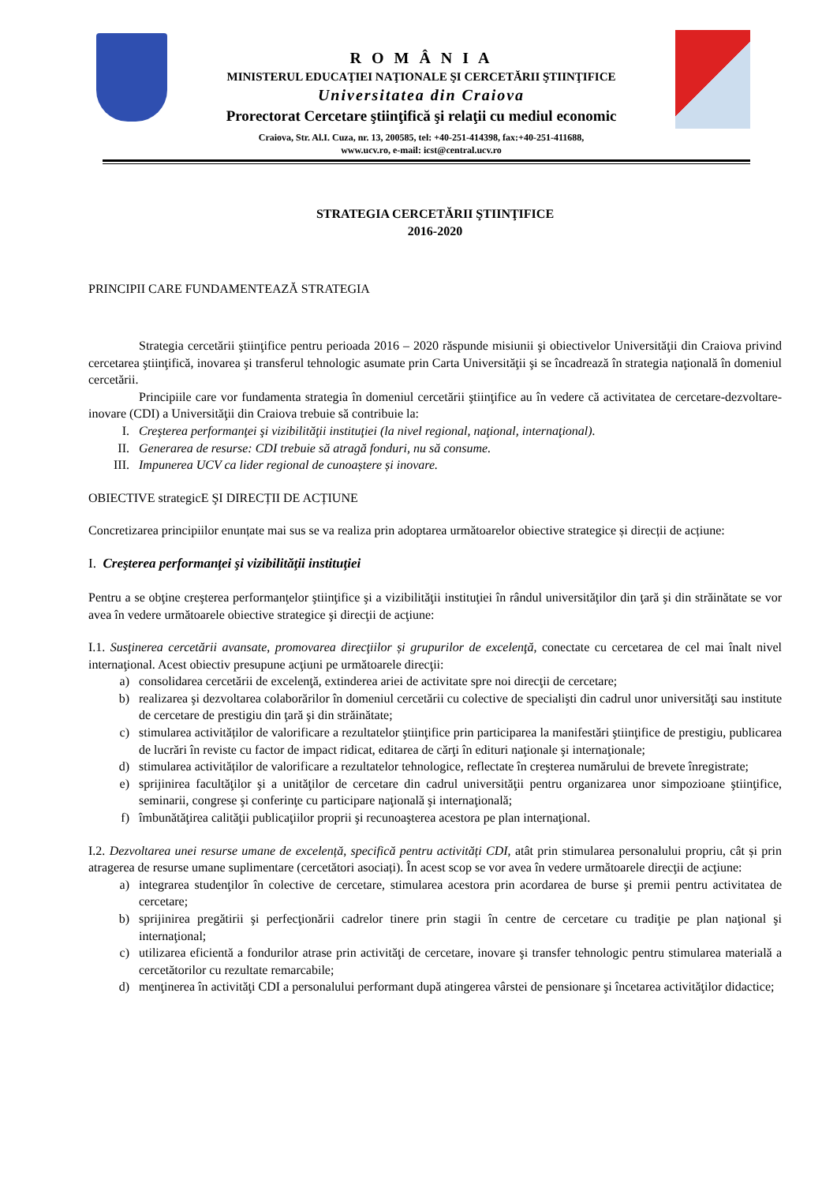R O M Â N I A
MINISTERUL EDUCAŢIEI NAŢIONALE ŞI CERCETĂRII ŞTIINŢIFICE
Universitatea din Craiova
Prorectorat Cercetare ştiinţifică şi relaţii cu mediul economic
Craiova, Str. Al.I. Cuza, nr. 13, 200585, tel: +40-251-414398, fax:+40-251-411688,
www.ucv.ro, e-mail: icst@central.ucv.ro
STRATEGIA CERCETĂRII ŞTIINŢIFICE
2016-2020
PRINCIPII CARE FUNDAMENTEAZĂ STRATEGIA
Strategia cercetării ştiinţifice pentru perioada 2016 – 2020 răspunde misiunii şi obiectivelor Universităţii din Craiova privind cercetarea ştiinţifică, inovarea şi transferul tehnologic asumate prin Carta Universităţii şi se încadrează în strategia naţională în domeniul cercetării.
Principiile care vor fundamenta strategia în domeniul cercetării ştiinţifice au în vedere că activitatea de cercetare-dezvoltare-inovare (CDI) a Universităţii din Craiova trebuie să contribuie la:
I. Creşterea performanţei şi vizibilităţii instituţiei (la nivel regional, naţional, internaţional).
II. Generarea de resurse: CDI trebuie să atragă fonduri, nu să consume.
III. Impunerea UCV ca lider regional de cunoaștere și inovare.
OBIECTIVE strategicE ŞI DIRECȚII DE ACȚIUNE
Concretizarea principiilor enunțate mai sus se va realiza prin adoptarea următoarelor obiective strategice și direcții de acțiune:
I. Creşterea performanţei şi vizibilităţii instituţiei
Pentru a se obţine creşterea performanţelor ştiinţifice şi a vizibilităţii instituţiei în rândul universităţilor din ţară şi din străinătate se vor avea în vedere următoarele obiective strategice şi direcţii de acţiune:
I.1. Susţinerea cercetării avansate, promovarea direcţiilor și grupurilor de excelenţă, conectate cu cercetarea de cel mai înalt nivel internaţional. Acest obiectiv presupune acţiuni pe următoarele direcţii:
a) consolidarea cercetării de excelenţă, extinderea ariei de activitate spre noi direcţii de cercetare;
b) realizarea şi dezvoltarea colaborărilor în domeniul cercetării cu colective de specialişti din cadrul unor universităţi sau institute de cercetare de prestigiu din ţară şi din străinătate;
c) stimularea activităților de valorificare a rezultatelor ştiinţifice prin participarea la manifestări ştiinţifice de prestigiu, publicarea de lucrări în reviste cu factor de impact ridicat, editarea de cărţi în edituri naţionale şi internaţionale;
d) stimularea activităților de valorificare a rezultatelor tehnologice, reflectate în creşterea numărului de brevete înregistrate;
e) sprijinirea facultăţilor şi a unităţilor de cercetare din cadrul universităţii pentru organizarea unor simpozioane ştiinţifice, seminarii, congrese şi conferinţe cu participare naţională şi internaţională;
f) îmbunătăţirea calităţii publicaţiilor proprii şi recunoaşterea acestora pe plan internaţional.
I.2. Dezvoltarea unei resurse umane de excelență, specifică pentru activități CDI, atât prin stimularea personalului propriu, cât și prin atragerea de resurse umane suplimentare (cercetători asociați). În acest scop se vor avea în vedere următoarele direcţii de acţiune:
a) integrarea studenţilor în colective de cercetare, stimularea acestora prin acordarea de burse şi premii pentru activitatea de cercetare;
b) sprijinirea pregătirii şi perfecţionării cadrelor tinere prin stagii în centre de cercetare cu tradiţie pe plan naţional şi internaţional;
c) utilizarea eficientă a fondurilor atrase prin activităţi de cercetare, inovare şi transfer tehnologic pentru stimularea materială a cercetătorilor cu rezultate remarcabile;
d) menţinerea în activităţi CDI a personalului performant după atingerea vârstei de pensionare şi încetarea activităţilor didactice;